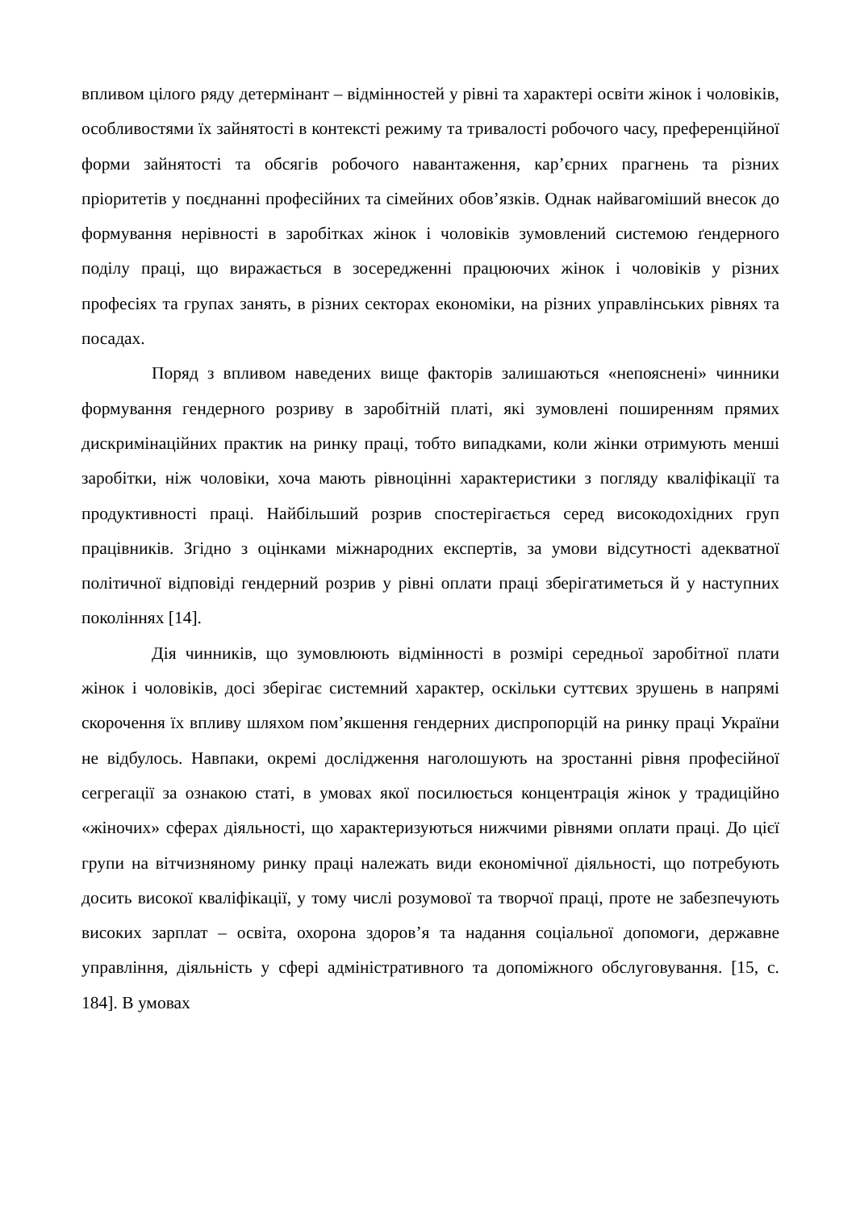впливом цілого ряду детермінант – відмінностей у рівні та характері освіти жінок і чоловіків, особливостями їх зайнятості в контексті режиму та тривалості робочого часу, преференційної форми зайнятості та обсягів робочого навантаження, кар’єрних прагнень та різних пріоритетів у поєднанні професійних та сімейних обов’язків. Однак найвагоміший внесок до формування нерівності в заробітках жінок і чоловіків зумовлений системою ґендерного поділу праці, що виражається в зосередженні працюючих жінок і чоловіків у різних професіях та групах занять, в різних секторах економіки, на різних управлінських рівнях та посадах.
Поряд з впливом наведених вище факторів залишаються «непояснені» чинники формування гендерного розриву в заробітній платі, які зумовлені поширенням прямих дискримінаційних практик на ринку праці, тобто випадками, коли жінки отримують менші заробітки, ніж чоловіки, хоча мають рівноцінні характеристики з погляду кваліфікації та продуктивності праці. Найбільший розрив спостерігається серед високодохідних груп працівників. Згідно з оцінками міжнародних експертів, за умови відсутності адекватної політичної відповіді гендерний розрив у рівні оплати праці зберігатиметься й у наступних поколіннях [14].
Дія чинників, що зумовлюють відмінності в розмірі середньої заробітної плати жінок і чоловіків, досі зберігає системний характер, оскільки суттєвих зрушень в напрямі скорочення їх впливу шляхом пом’якшення гендерних диспропорцій на ринку праці України не відбулось. Навпаки, окремі дослідження наголошують на зростанні рівня професійної сегрегації за ознакою статі, в умовах якої посилюється концентрація жінок у традиційно «жіночих» сферах діяльності, що характеризуються нижчими рівнями оплати праці. До цієї групи на вітчизняному ринку праці належать види економічної діяльності, що потребують досить високої кваліфікації, у тому числі розумової та творчої праці, проте не забезпечують високих зарплат – освіта, охорона здоров’я та надання соціальної допомоги, державне управління, діяльність у сфері адміністративного та допоміжного обслуговування. [15, с. 184]. В умовах